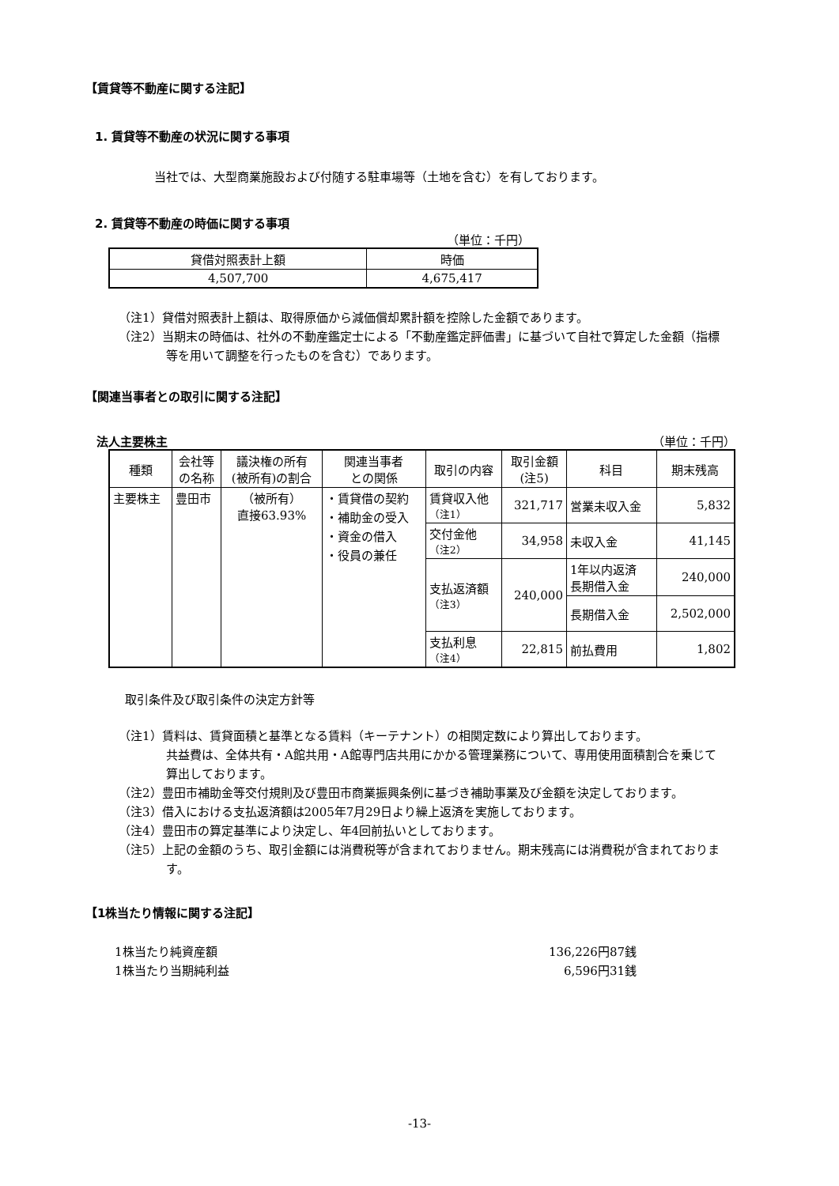【賃貸等不動産に関する注記】
1. 賃貸等不動産の状況に関する事項
当社では、大型商業施設および付随する駐車場等（土地を含む）を有しております。
2. 賃貸等不動産の時価に関する事項
（単位：千円）
| 貸借対照表計上額 | 時価 |
| --- | --- |
| 4,507,700 | 4,675,417 |
（注1）貸借対照表計上額は、取得原価から減価償却累計額を控除した金額であります。
（注2）当期末の時価は、社外の不動産鑑定士による「不動産鑑定評価書」に基づいて自社で算定した金額（指標等を用いて調整を行ったものを含む）であります。
【関連当事者との取引に関する注記】
法人主要株主 （単位：千円）
| 種類 | 会社等 の名称 | 議決権の所有 (被所有)の割合 | 関連当事者 との関係 | 取引の内容 | 取引金額 (注5) | 科目 | 期末残高 |
| --- | --- | --- | --- | --- | --- | --- | --- |
| 主要株主 | 豊田市 | （被所有） 直接63.93% | ・賃貸借の契約 ・補助金の受入 ・資金の借入 ・役員の兼任 | 賃貸収入他 （注1） | 321,717 | 営業未収入金 | 5,832 |
| | | | | 交付金他 （注2） | 34,958 | 未収入金 | 41,145 |
| | | | | 支払返済額 （注3） | 240,000 | 1年以内返済 長期借入金 | 240,000 |
| | | | | | | 長期借入金 | 2,502,000 |
| | | | | 支払利息 （注4） | 22,815 | 前払費用 | 1,802 |
取引条件及び取引条件の決定方針等
（注1）賃料は、賃貸面積と基準となる賃料（キーテナント）の相関定数により算出しております。
共益費は、全体共有・A館共用・A館専門店共用にかかる管理業務について、専用使用面積割合を乗じて算出しております。
（注2）豊田市補助金等交付規則及び豊田市商業振興条例に基づき補助事業及び金額を決定しております。
（注3）借入における支払返済額は2005年7月29日より繰上返済を実施しております。
（注4）豊田市の算定基準により決定し、年4回前払いとしております。
（注5）上記の金額のうち、取引金額には消費税等が含まれておりません。期末残高には消費税が含まれております。
【1株当たり情報に関する注記】
1株当たり純資産額 136,226円87銭
1株当たり当期純利益 6,596円31銭
-13-